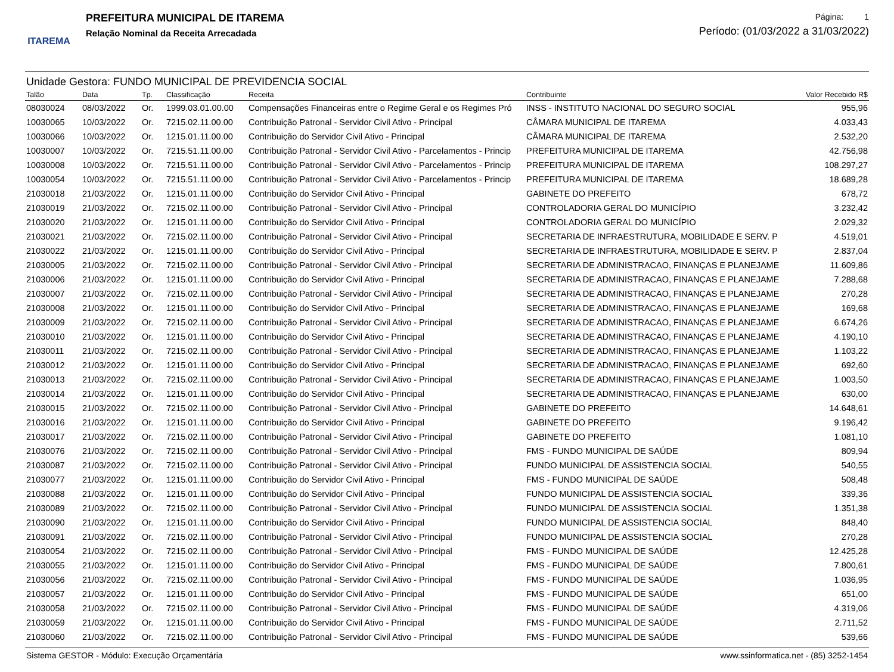ITAREMA
PREFEITURA MUNICIPAL DE ITAREMA
Relação Nominal da Receita Arrecadada
Página: 1
Período: (01/03/2022 a 31/03/2022)
Unidade Gestora: FUNDO MUNICIPAL DE PREVIDENCIA SOCIAL
| Talão | Data | Tp. | Classificação | Receita | Contribuinte | Valor Recebido R$ |
| --- | --- | --- | --- | --- | --- | --- |
| 08030024 | 08/03/2022 | Or. | 1999.03.01.00.00 | Compensações Financeiras entre o Regime Geral e os Regimes Pró | INSS - INSTITUTO NACIONAL DO SEGURO SOCIAL | 955,96 |
| 10030065 | 10/03/2022 | Or. | 7215.02.11.00.00 | Contribuição Patronal - Servidor Civil Ativo - Principal | CÂMARA MUNICIPAL DE ITAREMA | 4.033,43 |
| 10030066 | 10/03/2022 | Or. | 1215.01.11.00.00 | Contribuição do Servidor Civil Ativo - Principal | CÂMARA MUNICIPAL DE ITAREMA | 2.532,20 |
| 10030007 | 10/03/2022 | Or. | 7215.51.11.00.00 | Contribuição Patronal - Servidor Civil Ativo - Parcelamentos - Princip | PREFEITURA MUNICIPAL DE ITAREMA | 42.756,98 |
| 10030008 | 10/03/2022 | Or. | 7215.51.11.00.00 | Contribuição Patronal - Servidor Civil Ativo - Parcelamentos - Princip | PREFEITURA MUNICIPAL DE ITAREMA | 108.297,27 |
| 10030054 | 10/03/2022 | Or. | 7215.51.11.00.00 | Contribuição Patronal - Servidor Civil Ativo - Parcelamentos - Princip | PREFEITURA MUNICIPAL DE ITAREMA | 18.689,28 |
| 21030018 | 21/03/2022 | Or. | 1215.01.11.00.00 | Contribuição do Servidor Civil Ativo - Principal | GABINETE DO PREFEITO | 678,72 |
| 21030019 | 21/03/2022 | Or. | 7215.02.11.00.00 | Contribuição Patronal - Servidor Civil Ativo - Principal | CONTROLADORIA GERAL DO MUNICÍPIO | 3.232,42 |
| 21030020 | 21/03/2022 | Or. | 1215.01.11.00.00 | Contribuição do Servidor Civil Ativo - Principal | CONTROLADORIA GERAL DO MUNICÍPIO | 2.029,32 |
| 21030021 | 21/03/2022 | Or. | 7215.02.11.00.00 | Contribuição Patronal - Servidor Civil Ativo - Principal | SECRETARIA DE INFRAESTRUTURA, MOBILIDADE E SERV. P | 4.519,01 |
| 21030022 | 21/03/2022 | Or. | 1215.01.11.00.00 | Contribuição do Servidor Civil Ativo - Principal | SECRETARIA DE INFRAESTRUTURA, MOBILIDADE E SERV. P | 2.837,04 |
| 21030005 | 21/03/2022 | Or. | 7215.02.11.00.00 | Contribuição Patronal - Servidor Civil Ativo - Principal | SECRETARIA DE ADMINISTRACAO, FINANÇAS E PLANEJAME | 11.609,86 |
| 21030006 | 21/03/2022 | Or. | 1215.01.11.00.00 | Contribuição do Servidor Civil Ativo - Principal | SECRETARIA DE ADMINISTRACAO, FINANÇAS E PLANEJAME | 7.288,68 |
| 21030007 | 21/03/2022 | Or. | 7215.02.11.00.00 | Contribuição Patronal - Servidor Civil Ativo - Principal | SECRETARIA DE ADMINISTRACAO, FINANÇAS E PLANEJAME | 270,28 |
| 21030008 | 21/03/2022 | Or. | 1215.01.11.00.00 | Contribuição do Servidor Civil Ativo - Principal | SECRETARIA DE ADMINISTRACAO, FINANÇAS E PLANEJAME | 169,68 |
| 21030009 | 21/03/2022 | Or. | 7215.02.11.00.00 | Contribuição Patronal - Servidor Civil Ativo - Principal | SECRETARIA DE ADMINISTRACAO, FINANÇAS E PLANEJAME | 6.674,26 |
| 21030010 | 21/03/2022 | Or. | 1215.01.11.00.00 | Contribuição do Servidor Civil Ativo - Principal | SECRETARIA DE ADMINISTRACAO, FINANÇAS E PLANEJAME | 4.190,10 |
| 21030011 | 21/03/2022 | Or. | 7215.02.11.00.00 | Contribuição Patronal - Servidor Civil Ativo - Principal | SECRETARIA DE ADMINISTRACAO, FINANÇAS E PLANEJAME | 1.103,22 |
| 21030012 | 21/03/2022 | Or. | 1215.01.11.00.00 | Contribuição do Servidor Civil Ativo - Principal | SECRETARIA DE ADMINISTRACAO, FINANÇAS E PLANEJAME | 692,60 |
| 21030013 | 21/03/2022 | Or. | 7215.02.11.00.00 | Contribuição Patronal - Servidor Civil Ativo - Principal | SECRETARIA DE ADMINISTRACAO, FINANÇAS E PLANEJAME | 1.003,50 |
| 21030014 | 21/03/2022 | Or. | 1215.01.11.00.00 | Contribuição do Servidor Civil Ativo - Principal | SECRETARIA DE ADMINISTRACAO, FINANÇAS E PLANEJAME | 630,00 |
| 21030015 | 21/03/2022 | Or. | 7215.02.11.00.00 | Contribuição Patronal - Servidor Civil Ativo - Principal | GABINETE DO PREFEITO | 14.648,61 |
| 21030016 | 21/03/2022 | Or. | 1215.01.11.00.00 | Contribuição do Servidor Civil Ativo - Principal | GABINETE DO PREFEITO | 9.196,42 |
| 21030017 | 21/03/2022 | Or. | 7215.02.11.00.00 | Contribuição Patronal - Servidor Civil Ativo - Principal | GABINETE DO PREFEITO | 1.081,10 |
| 21030076 | 21/03/2022 | Or. | 7215.02.11.00.00 | Contribuição Patronal - Servidor Civil Ativo - Principal | FMS - FUNDO MUNICIPAL DE SAÚDE | 809,94 |
| 21030087 | 21/03/2022 | Or. | 7215.02.11.00.00 | Contribuição Patronal - Servidor Civil Ativo - Principal | FUNDO MUNICIPAL DE ASSISTENCIA SOCIAL | 540,55 |
| 21030077 | 21/03/2022 | Or. | 1215.01.11.00.00 | Contribuição do Servidor Civil Ativo - Principal | FMS - FUNDO MUNICIPAL DE SAÚDE | 508,48 |
| 21030088 | 21/03/2022 | Or. | 1215.01.11.00.00 | Contribuição do Servidor Civil Ativo - Principal | FUNDO MUNICIPAL DE ASSISTENCIA SOCIAL | 339,36 |
| 21030089 | 21/03/2022 | Or. | 7215.02.11.00.00 | Contribuição Patronal - Servidor Civil Ativo - Principal | FUNDO MUNICIPAL DE ASSISTENCIA SOCIAL | 1.351,38 |
| 21030090 | 21/03/2022 | Or. | 1215.01.11.00.00 | Contribuição do Servidor Civil Ativo - Principal | FUNDO MUNICIPAL DE ASSISTENCIA SOCIAL | 848,40 |
| 21030091 | 21/03/2022 | Or. | 7215.02.11.00.00 | Contribuição Patronal - Servidor Civil Ativo - Principal | FUNDO MUNICIPAL DE ASSISTENCIA SOCIAL | 270,28 |
| 21030054 | 21/03/2022 | Or. | 7215.02.11.00.00 | Contribuição Patronal - Servidor Civil Ativo - Principal | FMS - FUNDO MUNICIPAL DE SAÚDE | 12.425,28 |
| 21030055 | 21/03/2022 | Or. | 1215.01.11.00.00 | Contribuição do Servidor Civil Ativo - Principal | FMS - FUNDO MUNICIPAL DE SAÚDE | 7.800,61 |
| 21030056 | 21/03/2022 | Or. | 7215.02.11.00.00 | Contribuição Patronal - Servidor Civil Ativo - Principal | FMS - FUNDO MUNICIPAL DE SAÚDE | 1.036,95 |
| 21030057 | 21/03/2022 | Or. | 1215.01.11.00.00 | Contribuição do Servidor Civil Ativo - Principal | FMS - FUNDO MUNICIPAL DE SAÚDE | 651,00 |
| 21030058 | 21/03/2022 | Or. | 7215.02.11.00.00 | Contribuição Patronal - Servidor Civil Ativo - Principal | FMS - FUNDO MUNICIPAL DE SAÚDE | 4.319,06 |
| 21030059 | 21/03/2022 | Or. | 1215.01.11.00.00 | Contribuição do Servidor Civil Ativo - Principal | FMS - FUNDO MUNICIPAL DE SAÚDE | 2.711,52 |
| 21030060 | 21/03/2022 | Or. | 7215.02.11.00.00 | Contribuição Patronal - Servidor Civil Ativo - Principal | FMS - FUNDO MUNICIPAL DE SAÚDE | 539,66 |
Sistema GESTOR - Módulo: Execução Orçamentária www.ssinformatica.net - (85) 3252-1454